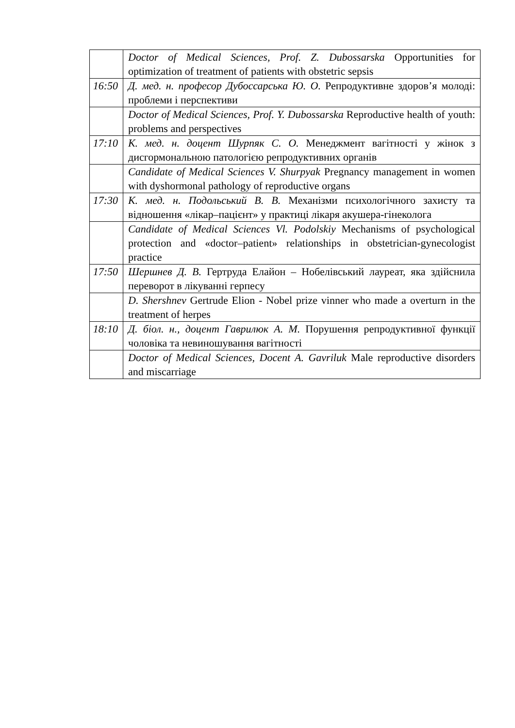| | Doctor of Medical Sciences, Prof. Z. Dubossarska Opportunities for optimization of treatment of patients with obstetric sepsis |
| 16:50 | Д. мед. н. професор Дубоссарська Ю. О. Репродуктивне здоров’я молоді: проблеми і перспективи |
| | Doctor of Medical Sciences, Prof. Y. Dubossarska Reproductive health of youth: problems and perspectives |
| 17:10 | К. мед. н. доцент Шурпяк С. О. Менеджмент вагітності у жінок з дисгормональною патологією репродуктивних органів |
| | Candidate of Medical Sciences V. Shurpyak Pregnancy management in women with dyshormonal pathology of reproductive organs |
| 17:30 | К. мед. н. Подольський В. В. Механізми психологічного захисту та відношення «лікар–пацієнт» у практиці лікаря акушера-гінеколога |
| | Candidate of Medical Sciences Vl. Podolskiy Mechanisms of psychological protection and «doctor–patient» relationships in obstetrician-gynecologist practice |
| 17:50 | Шершнев Д. В. Гертруда Елайон – Нобелівський лауреат, яка здійснила переворот в лікуванні герпесу |
| | D. Shershnev Gertrude Elion - Nobel prize vinner who made a overturn in the treatment of herpes |
| 18:10 | Д. біол. н., доцент Гаврилюк А. М. Порушення репродуктивної функції чоловіка та невиношування вагітності |
| | Doctor of Medical Sciences, Docent A. Gavriluk Male reproductive disorders and miscarriage |